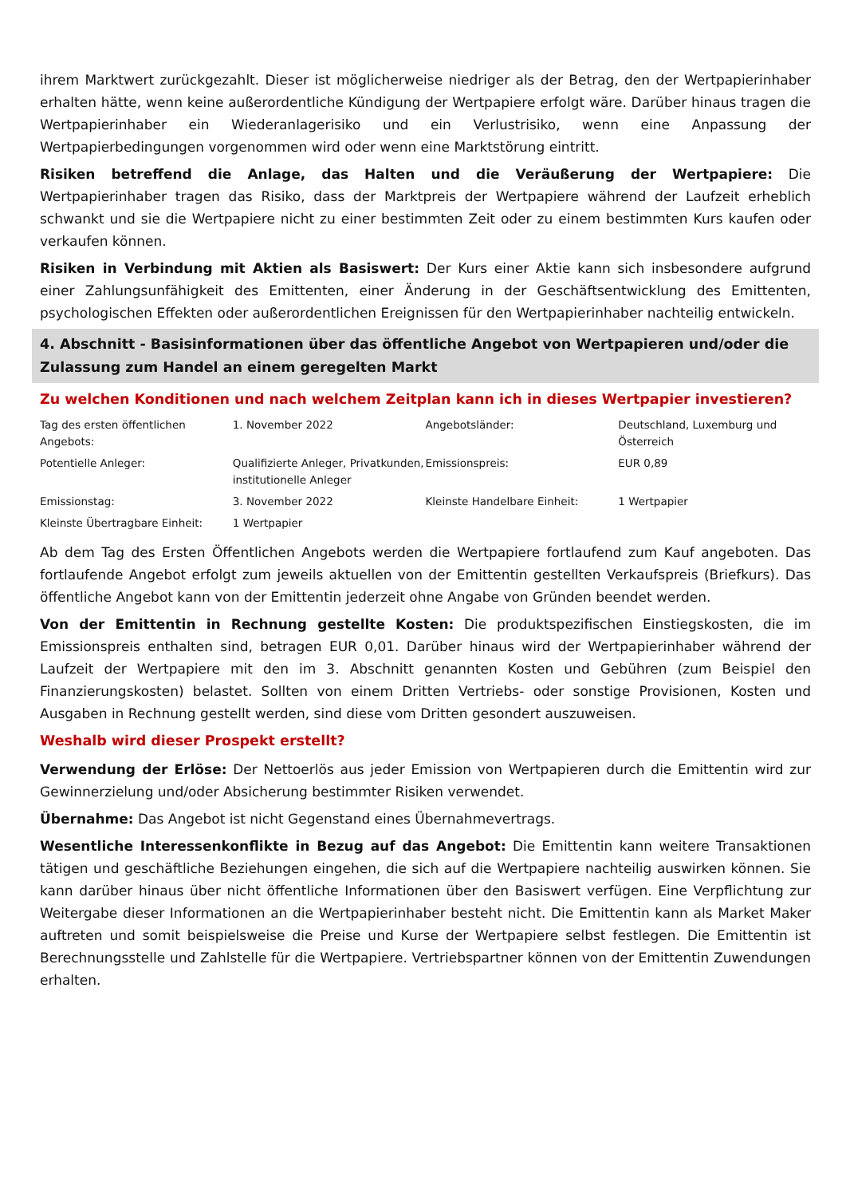ihrem Marktwert zurückgezahlt. Dieser ist möglicherweise niedriger als der Betrag, den der Wertpapierinhaber erhalten hätte, wenn keine außerordentliche Kündigung der Wertpapiere erfolgt wäre. Darüber hinaus tragen die Wertpapierinhaber ein Wiederanlagerisiko und ein Verlustrisiko, wenn eine Anpassung der Wertpapierbedingungen vorgenommen wird oder wenn eine Marktstörung eintritt.
Risiken betreffend die Anlage, das Halten und die Veräußerung der Wertpapiere: Die Wertpapierinhaber tragen das Risiko, dass der Marktpreis der Wertpapiere während der Laufzeit erheblich schwankt und sie die Wertpapiere nicht zu einer bestimmten Zeit oder zu einem bestimmten Kurs kaufen oder verkaufen können.
Risiken in Verbindung mit Aktien als Basiswert: Der Kurs einer Aktie kann sich insbesondere aufgrund einer Zahlungsunfähigkeit des Emittenten, einer Änderung in der Geschäftsentwicklung des Emittenten, psychologischen Effekten oder außerordentlichen Ereignissen für den Wertpapierinhaber nachteilig entwickeln.
4. Abschnitt - Basisinformationen über das öffentliche Angebot von Wertpapieren und/oder die Zulassung zum Handel an einem geregelten Markt
Zu welchen Konditionen und nach welchem Zeitplan kann ich in dieses Wertpapier investieren?
| Tag des ersten öffentlichen Angebots: | 1. November 2022 | Angebotsländer: | Deutschland, Luxemburg und Österreich |
| Potentielle Anleger: | Qualifizierte Anleger, Privatkunden, institutionelle Anleger | Emissionspreis: | EUR 0,89 |
| Emissionstag: | 3. November 2022 | Kleinste Handelbare Einheit: | 1 Wertpapier |
| Kleinste Übertragbare Einheit: | 1 Wertpapier | | |
Ab dem Tag des Ersten Öffentlichen Angebots werden die Wertpapiere fortlaufend zum Kauf angeboten. Das fortlaufende Angebot erfolgt zum jeweils aktuellen von der Emittentin gestellten Verkaufspreis (Briefkurs). Das öffentliche Angebot kann von der Emittentin jederzeit ohne Angabe von Gründen beendet werden.
Von der Emittentin in Rechnung gestellte Kosten: Die produktspezifischen Einstiegskosten, die im Emissionspreis enthalten sind, betragen EUR 0,01. Darüber hinaus wird der Wertpapierinhaber während der Laufzeit der Wertpapiere mit den im 3. Abschnitt genannten Kosten und Gebühren (zum Beispiel den Finanzierungskosten) belastet. Sollten von einem Dritten Vertriebs- oder sonstige Provisionen, Kosten und Ausgaben in Rechnung gestellt werden, sind diese vom Dritten gesondert auszuweisen.
Weshalb wird dieser Prospekt erstellt?
Verwendung der Erlöse: Der Nettoerlös aus jeder Emission von Wertpapieren durch die Emittentin wird zur Gewinnerzielung und/oder Absicherung bestimmter Risiken verwendet.
Übernahme: Das Angebot ist nicht Gegenstand eines Übernahmevertrags.
Wesentliche Interessenkonflikte in Bezug auf das Angebot: Die Emittentin kann weitere Transaktionen tätigen und geschäftliche Beziehungen eingehen, die sich auf die Wertpapiere nachteilig auswirken können. Sie kann darüber hinaus über nicht öffentliche Informationen über den Basiswert verfügen. Eine Verpflichtung zur Weitergabe dieser Informationen an die Wertpapierinhaber besteht nicht. Die Emittentin kann als Market Maker auftreten und somit beispielsweise die Preise und Kurse der Wertpapiere selbst festlegen. Die Emittentin ist Berechnungsstelle und Zahlstelle für die Wertpapiere. Vertriebspartner können von der Emittentin Zuwendungen erhalten.